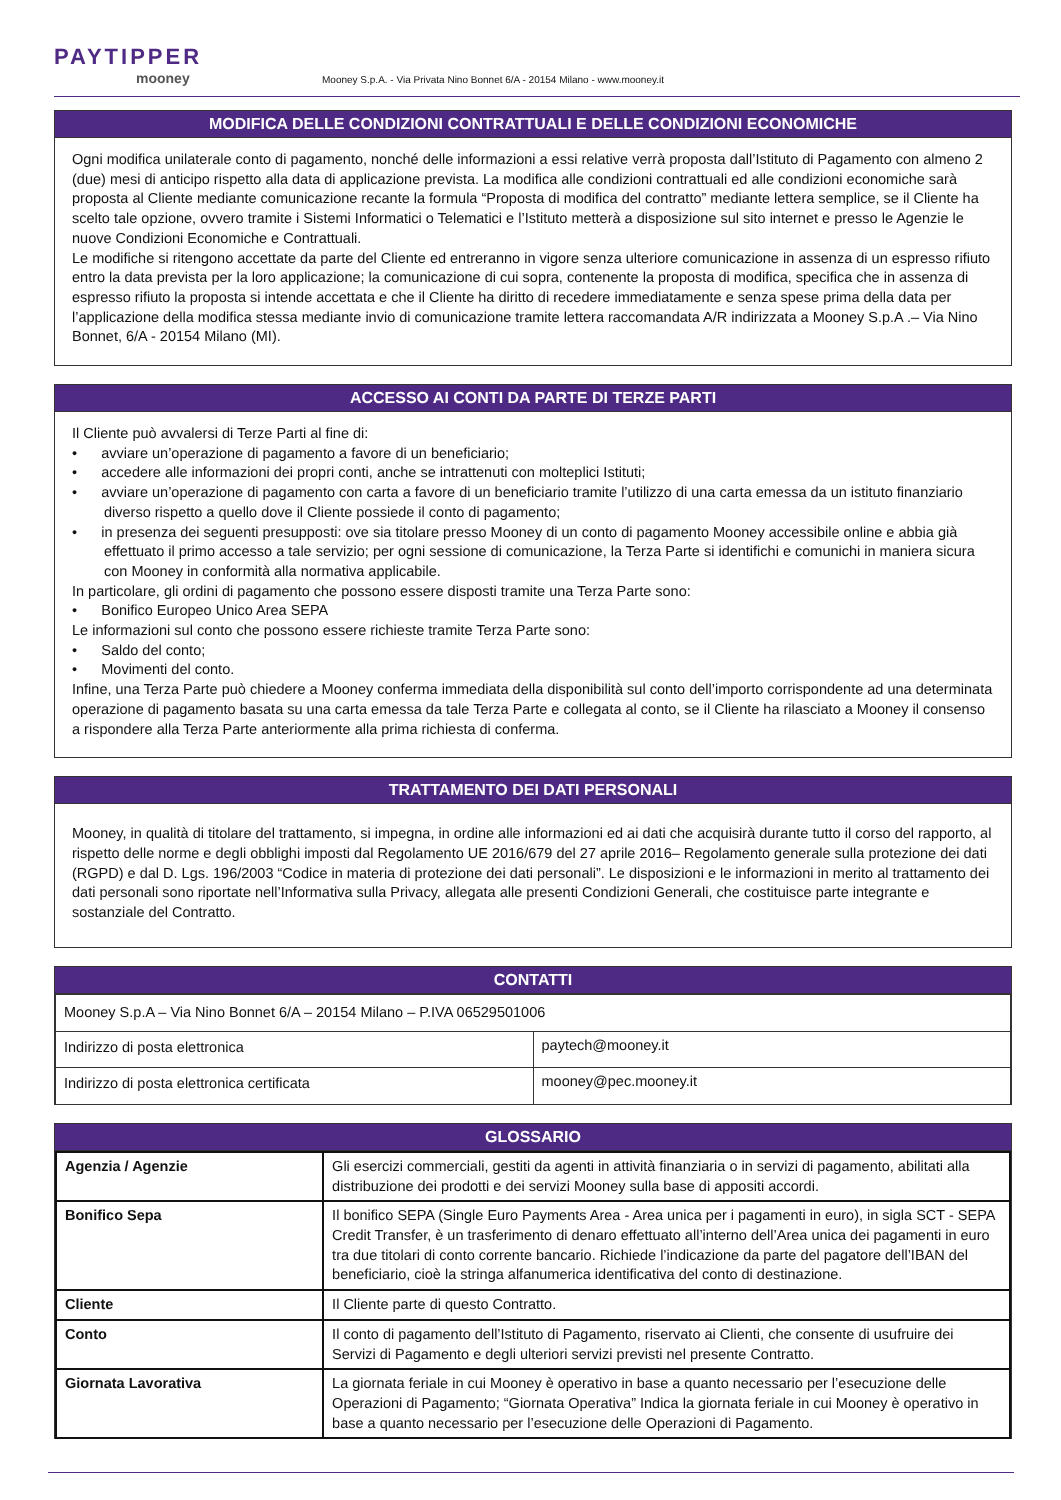PAYTIPPER
mooney
Mooney S.p.A. - Via Privata Nino Bonnet 6/A - 20154 Milano - www.mooney.it
MODIFICA DELLE CONDIZIONI CONTRATTUALI E DELLE CONDIZIONI ECONOMICHE
Ogni modifica unilaterale conto di pagamento, nonché delle informazioni a essi relative verrà proposta dall’Istituto di Pagamento con almeno 2 (due) mesi di anticipo rispetto alla data di applicazione prevista. La modifica alle condizioni contrattuali ed alle condizioni economiche sarà proposta al Cliente mediante comunicazione recante la formula “Proposta di modifica del contratto” mediante lettera semplice, se il Cliente ha scelto tale opzione, ovvero tramite i Sistemi Informatici o Telematici e l’Istituto metterà a disposizione sul sito internet e presso le Agenzie le nuove Condizioni Economiche e Contrattuali.
Le modifiche si ritengono accettate da parte del Cliente ed entreranno in vigore senza ulteriore comunicazione in assenza di un espresso rifiuto entro la data prevista per la loro applicazione; la comunicazione di cui sopra, contenente la proposta di modifica, specifica che in assenza di espresso rifiuto la proposta si intende accettata e che il Cliente ha diritto di recedere immediatamente e senza spese prima della data per l’applicazione della modifica stessa mediante invio di comunicazione tramite lettera raccomandata A/R indirizzata a Mooney S.p.A .– Via Nino Bonnet, 6/A - 20154 Milano (MI).
ACCESSO AI CONTI DA PARTE DI TERZE PARTI
Il Cliente può avvalersi di Terze Parti al fine di:
• avviare un’operazione di pagamento a favore di un beneficiario;
• accedere alle informazioni dei propri conti, anche se intrattenuti con molteplici Istituti;
• avviare un’operazione di pagamento con carta a favore di un beneficiario tramite l’utilizzo di una carta emessa da un istituto finanziario diverso rispetto a quello dove il Cliente possiede il conto di pagamento;
• in presenza dei seguenti presupposti: ove sia titolare presso Mooney di un conto di pagamento Mooney accessibile online e abbia già effettuato il primo accesso a tale servizio; per ogni sessione di comunicazione, la Terza Parte si identifichi e comunichi in maniera sicura con Mooney in conformità alla normativa applicabile.
In particolare, gli ordini di pagamento che possono essere disposti tramite una Terza Parte sono:
• Bonifico Europeo Unico Area SEPA
Le informazioni sul conto che possono essere richieste tramite Terza Parte sono:
• Saldo del conto;
• Movimenti del conto.
Infine, una Terza Parte può chiedere a Mooney conferma immediata della disponibilità sul conto dell’importo corrispondente ad una determinata operazione di pagamento basata su una carta emessa da tale Terza Parte e collegata al conto, se il Cliente ha rilasciato a Mooney il consenso a rispondere alla Terza Parte anteriormente alla prima richiesta di conferma.
TRATTAMENTO DEI DATI PERSONALI
Mooney, in qualità di titolare del trattamento, si impegna, in ordine alle informazioni ed ai dati che acquisirà durante tutto il corso del rapporto, al rispetto delle norme e degli obblighi imposti dal Regolamento UE 2016/679 del 27 aprile 2016– Regolamento generale sulla protezione dei dati (RGPD) e dal D. Lgs. 196/2003 “Codice in materia di protezione dei dati personali”. Le disposizioni e le informazioni in merito al trattamento dei dati personali sono riportate nell’Informativa sulla Privacy, allegata alle presenti Condizioni Generali, che costituisce parte integrante e sostanziale del Contratto.
CONTATTI
| Mooney S.p.A – Via Nino Bonnet 6/A – 20154 Milano – P.IVA 06529501006 | |
| Indirizzo di posta elettronica | paytech@mooney.it |
| Indirizzo di posta elettronica certificata | mooney@pec.mooney.it |
GLOSSARIO
| Agenzia / Agenzie | Gli esercizi commerciali, gestiti da agenti in attività finanziaria o in servizi di pagamento, abilitati alla distribuzione dei prodotti e dei servizi Mooney sulla base di appositi accordi. |
| Bonifico Sepa | Il bonifico SEPA (Single Euro Payments Area - Area unica per i pagamenti in euro), in sigla SCT - SEPA Credit Transfer, è un trasferimento di denaro effettuato all’interno dell’Area unica dei pagamenti in euro tra due titolari di conto corrente bancario. Richiede l’indicazione da parte del pagatore dell’IBAN del beneficiario, cioè la stringa alfanumerica identificativa del conto di destinazione. |
| Cliente | Il Cliente parte di questo Contratto. |
| Conto | Il conto di pagamento dell’Istituto di Pagamento, riservato ai Clienti, che consente di usufruire dei Servizi di Pagamento e degli ulteriori servizi previsti nel presente Contratto. |
| Giornata Lavorativa | La giornata feriale in cui Mooney è operativo in base a quanto necessario per l’esecuzione delle Operazioni di Pagamento; “Giornata Operativa” Indica la giornata feriale in cui Mooney è operativo in base a quanto necessario per l’esecuzione delle Operazioni di Pagamento. |